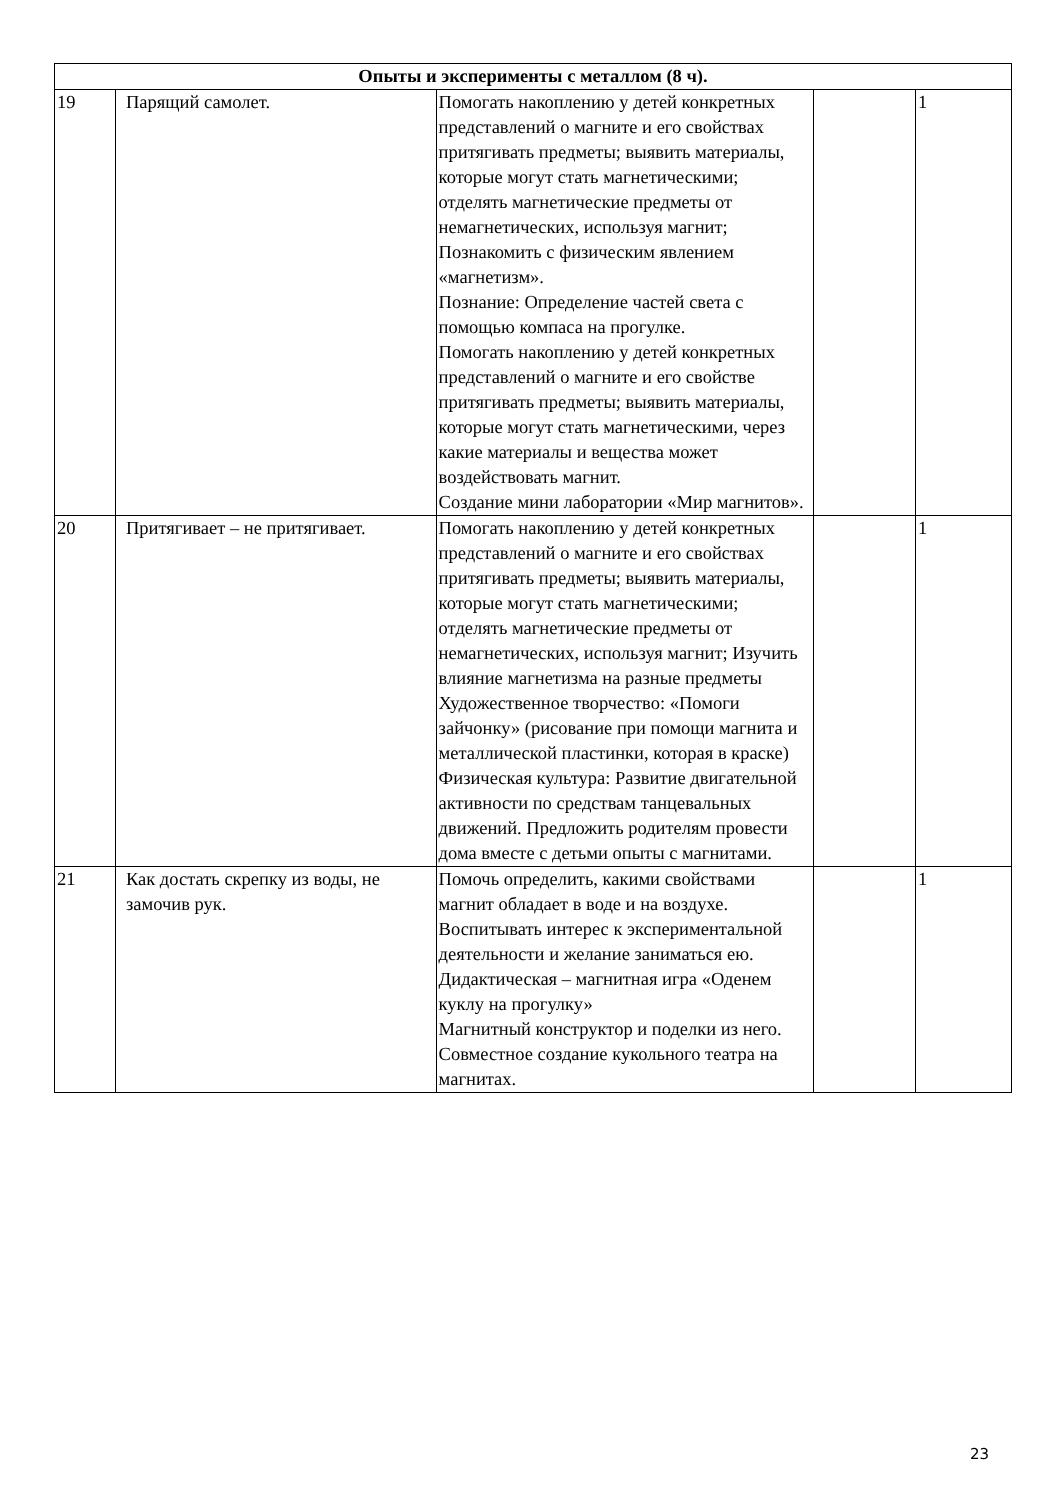| Опыты и эксперименты с металлом (8 ч). | | | | |
| 19 | Парящий самолет. | Помогать накоплению у детей конкретных представлений о магните и его свойствах притягивать предметы; выявить материалы, которые могут стать магнетическими; отделять магнетические предметы от немагнетических, используя магнит; Познакомить с физическим явлением «магнетизм». Познание: Определение частей света с помощью компаса на прогулке. Помогать накоплению у детей конкретных представлений о магните и его свойстве притягивать предметы; выявить материалы, которые могут стать магнетическими, через какие материалы и вещества может воздействовать магнит. Создание мини лаборатории «Мир магнитов». | | 1 |
| 20 | Притягивает – не притягивает. | Помогать накоплению у детей конкретных представлений о магните и его свойствах притягивать предметы; выявить материалы, которые могут стать магнетическими; отделять магнетические предметы от немагнетических, используя магнит; Изучить влияние магнетизма на разные предметы Художественное творчество: «Помоги зайчонку» (рисование при помощи магнита и металлической пластинки, которая в краске) Физическая культура: Развитие двигательной активности по средствам танцевальных движений. Предложить родителям провести дома вместе с детьми опыты с магнитами. | | 1 |
| 21 | Как достать скрепку из воды, не замочив рук. | Помочь определить, какими свойствами магнит обладает в воде и на воздухе. Воспитывать интерес к экспериментальной деятельности и желание заниматься ею. Дидактическая – магнитная игра «Оденем куклу на прогулку» Магнитный конструктор и поделки из него. Совместное создание кукольного театра на магнитах. | | 1 |
23